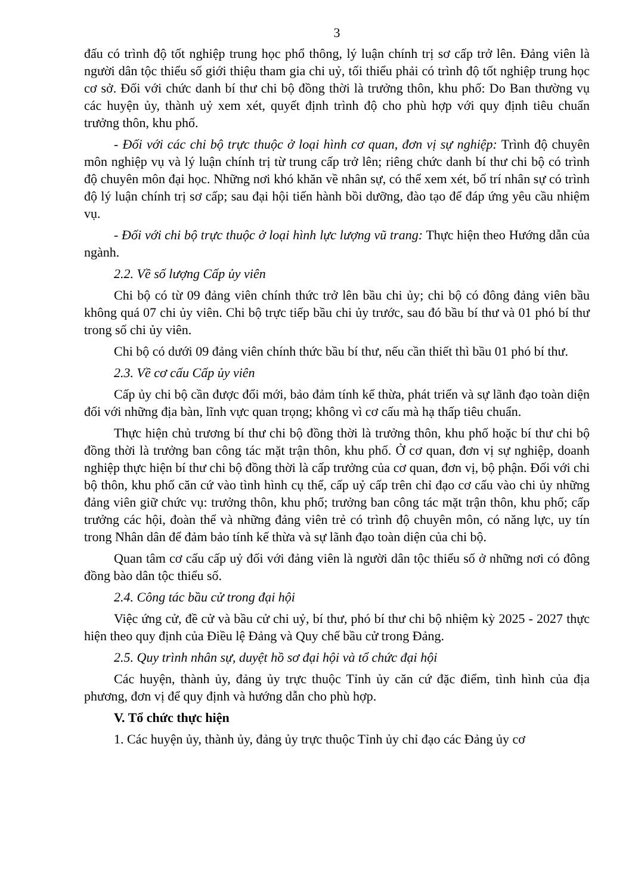3
đấu có trình độ tốt nghiệp trung học phổ thông, lý luận chính trị sơ cấp trở lên. Đảng viên là người dân tộc thiểu số giới thiệu tham gia chi uỷ, tối thiểu phải có trình độ tốt nghiệp trung học cơ sở. Đối với chức danh bí thư chi bộ đồng thời là trưởng thôn, khu phố: Do Ban thường vụ các huyện ủy, thành uỷ xem xét, quyết định trình độ cho phù hợp với quy định tiêu chuẩn trưởng thôn, khu phố.
- Đối với các chi bộ trực thuộc ở loại hình cơ quan, đơn vị sự nghiệp: Trình độ chuyên môn nghiệp vụ và lý luận chính trị từ trung cấp trở lên; riêng chức danh bí thư chi bộ có trình độ chuyên môn đại học. Những nơi khó khăn về nhân sự, có thể xem xét, bố trí nhân sự có trình độ lý luận chính trị sơ cấp; sau đại hội tiến hành bồi dưỡng, đào tạo để đáp ứng yêu cầu nhiệm vụ.
- Đối với chi bộ trực thuộc ở loại hình lực lượng vũ trang: Thực hiện theo Hướng dẫn của ngành.
2.2. Về số lượng Cấp ủy viên
Chi bộ có từ 09 đảng viên chính thức trở lên bầu chi ủy; chi bộ có đông đảng viên bầu không quá 07 chi ủy viên. Chi bộ trực tiếp bầu chi ủy trước, sau đó bầu bí thư và 01 phó bí thư trong số chi ủy viên.
Chi bộ có dưới 09 đảng viên chính thức bầu bí thư, nếu cần thiết thì bầu 01 phó bí thư.
2.3. Về cơ cấu Cấp ủy viên
Cấp ủy chi bộ cần được đổi mới, bảo đảm tính kế thừa, phát triển và sự lãnh đạo toàn diện đối với những địa bàn, lĩnh vực quan trọng; không vì cơ cấu mà hạ thấp tiêu chuẩn.
Thực hiện chủ trương bí thư chi bộ đồng thời là trưởng thôn, khu phố hoặc bí thư chi bộ đồng thời là trưởng ban công tác mặt trận thôn, khu phố. Ở cơ quan, đơn vị sự nghiệp, doanh nghiệp thực hiện bí thư chi bộ đồng thời là cấp trưởng của cơ quan, đơn vị, bộ phận. Đối với chi bộ thôn, khu phố căn cứ vào tình hình cụ thể, cấp uỷ cấp trên chỉ đạo cơ cấu vào chi ủy những đảng viên giữ chức vụ: trưởng thôn, khu phố; trưởng ban công tác mặt trận thôn, khu phố; cấp trưởng các hội, đoàn thể và những đảng viên trẻ có trình độ chuyên môn, có năng lực, uy tín trong Nhân dân để đảm bảo tính kế thừa và sự lãnh đạo toàn diện của chi bộ.
Quan tâm cơ cấu cấp uỷ đối với đảng viên là người dân tộc thiểu số ở những nơi có đông đồng bào dân tộc thiểu số.
2.4. Công tác bầu cử trong đại hội
Việc ứng cử, đề cử và bầu cử chi uỷ, bí thư, phó bí thư chi bộ nhiệm kỳ 2025 - 2027 thực hiện theo quy định của Điều lệ Đảng và Quy chế bầu cử trong Đảng.
2.5. Quy trình nhân sự, duyệt hồ sơ đại hội và tổ chức đại hội
Các huyện, thành ủy, đảng ủy trực thuộc Tỉnh ủy căn cứ đặc điểm, tình hình của địa phương, đơn vị để quy định và hướng dẫn cho phù hợp.
V. Tổ chức thực hiện
1. Các huyện ủy, thành ủy, đảng ủy trực thuộc Tỉnh ủy chỉ đạo các Đảng ủy cơ